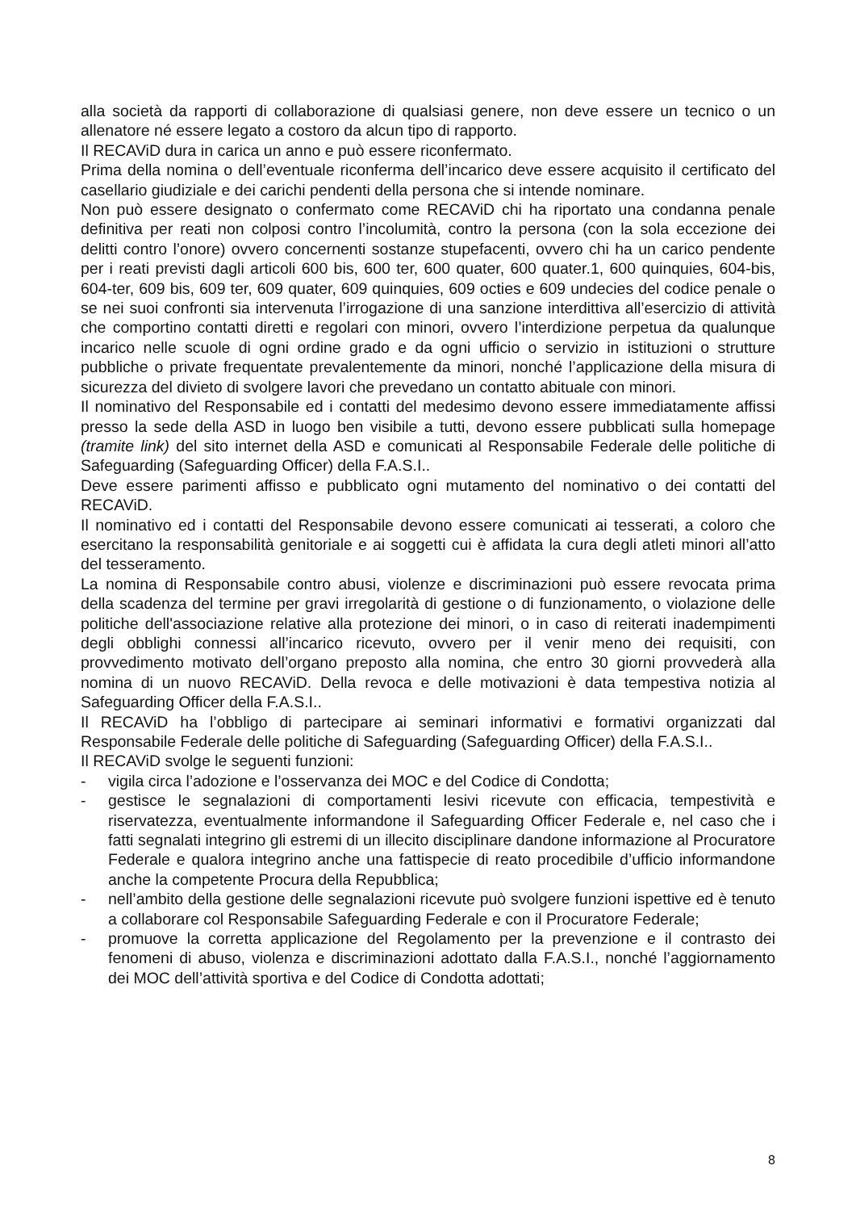alla società da rapporti di collaborazione di qualsiasi genere, non deve essere un tecnico o un allenatore né essere legato a costoro da alcun tipo di rapporto.
Il RECAViD dura in carica un anno e può essere riconfermato.
Prima della nomina o dell’eventuale riconferma dell’incarico deve essere acquisito il certificato del casellario giudiziale e dei carichi pendenti della persona che si intende nominare.
Non può essere designato o confermato come RECAViD chi ha riportato una condanna penale definitiva per reati non colposi contro l’incolumità, contro la persona (con la sola eccezione dei delitti contro l’onore) ovvero concernenti sostanze stupefacenti, ovvero chi ha un carico pendente per i reati previsti dagli articoli 600 bis, 600 ter, 600 quater, 600 quater.1, 600 quinquies, 604-bis, 604-ter, 609 bis, 609 ter, 609 quater, 609 quinquies, 609 octies e 609 undecies del codice penale o se nei suoi confronti sia intervenuta l’irrogazione di una sanzione interdittiva all’esercizio di attività che comportino contatti diretti e regolari con minori, ovvero l’interdizione perpetua da qualunque incarico nelle scuole di ogni ordine grado e da ogni ufficio o servizio in istituzioni o strutture pubbliche o private frequentate prevalentemente da minori, nonché l’applicazione della misura di sicurezza del divieto di svolgere lavori che prevedano un contatto abituale con minori.
Il nominativo del Responsabile ed i contatti del medesimo devono essere immediatamente affissi presso la sede della ASD in luogo ben visibile a tutti, devono essere pubblicati sulla homepage (tramite link) del sito internet della ASD e comunicati al Responsabile Federale delle politiche di Safeguarding (Safeguarding Officer) della F.A.S.I..
Deve essere parimenti affisso e pubblicato ogni mutamento del nominativo o dei contatti del RECAViD.
Il nominativo ed i contatti del Responsabile devono essere comunicati ai tesserati, a coloro che esercitano la responsabilità genitoriale e ai soggetti cui è affidata la cura degli atleti minori all’atto del tesseramento.
La nomina di Responsabile contro abusi, violenze e discriminazioni può essere revocata prima della scadenza del termine per gravi irregolarità di gestione o di funzionamento, o violazione delle politiche dell'associazione relative alla protezione dei minori, o in caso di reiterati inadempimenti degli obblighi connessi all’incarico ricevuto, ovvero per il venir meno dei requisiti, con provvedimento motivato dell’organo preposto alla nomina, che entro 30 giorni provvederà alla nomina di un nuovo RECAViD. Della revoca e delle motivazioni è data tempestiva notizia al Safeguarding Officer della F.A.S.I..
Il RECAViD ha l’obbligo di partecipare ai seminari informativi e formativi organizzati dal Responsabile Federale delle politiche di Safeguarding (Safeguarding Officer) della F.A.S.I..
Il RECAViD svolge le seguenti funzioni:
- vigila circa l’adozione e l’osservanza dei MOC e del Codice di Condotta;
- gestisce le segnalazioni di comportamenti lesivi ricevute con efficacia, tempestività e riservatezza, eventualmente informandone il Safeguarding Officer Federale e, nel caso che i fatti segnalati integrino gli estremi di un illecito disciplinare dandone informazione al Procuratore Federale e qualora integrino anche una fattispecie di reato procedibile d’ufficio informandone anche la competente Procura della Repubblica;
- nell’ambito della gestione delle segnalazioni ricevute può svolgere funzioni ispettive ed è tenuto a collaborare col Responsabile Safeguarding Federale e con il Procuratore Federale;
- promuove la corretta applicazione del Regolamento per la prevenzione e il contrasto dei fenomeni di abuso, violenza e discriminazioni adottato dalla F.A.S.I., nonché l’aggiornamento dei MOC dell’attività sportiva e del Codice di Condotta adottati;
8